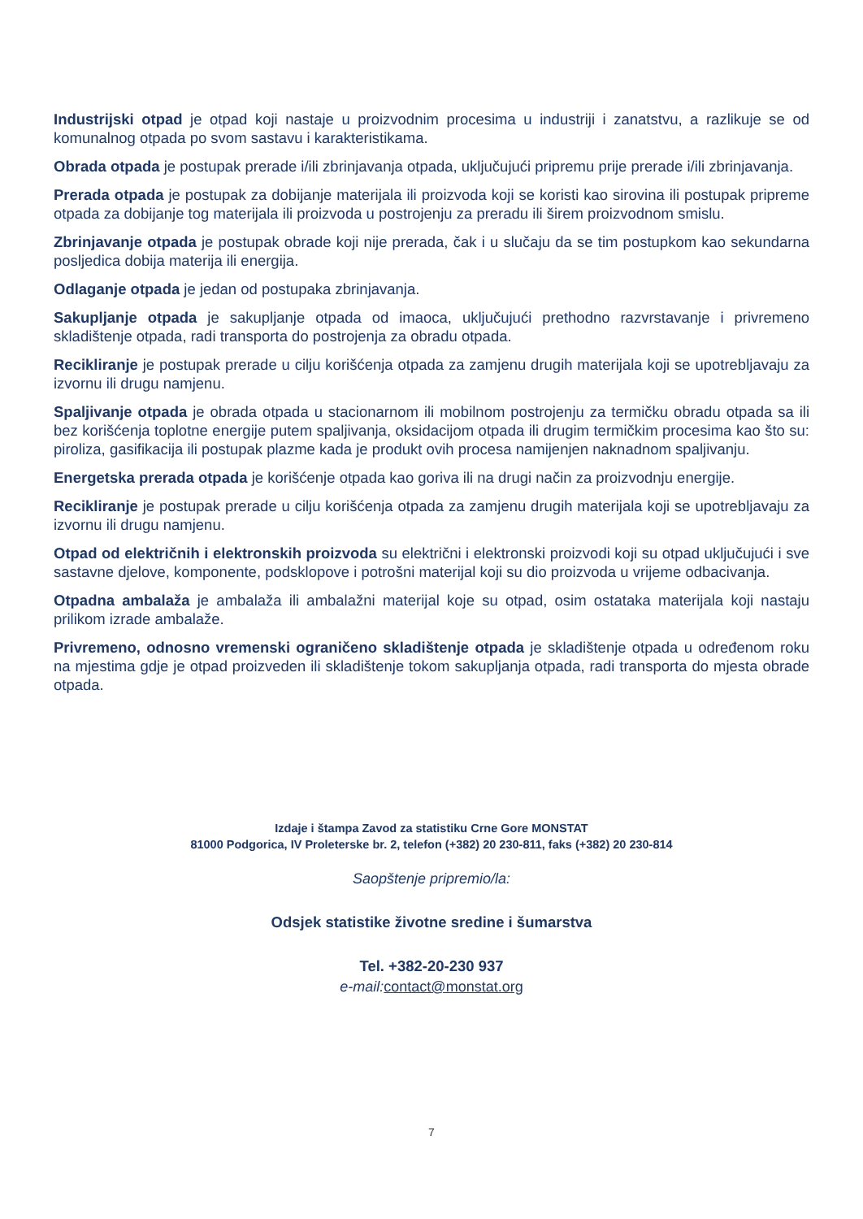Industrijski otpad je otpad koji nastaje u proizvodnim procesima u industriji i zanatstvu, a razlikuje se od komunalnog otpada po svom sastavu i karakteristikama.
Obrada otpada je postupak prerade i/ili zbrinjavanja otpada, uključujući pripremu prije prerade i/ili zbrinjavanja.
Prerada otpada je postupak za dobijanje materijala ili proizvoda koji se koristi kao sirovina ili postupak pripreme otpada za dobijanje tog materijala ili proizvoda u postrojenju za preradu ili širem proizvodnom smislu.
Zbrinjavanje otpada je postupak obrade koji nije prerada, čak i u slučaju da se tim postupkom kao sekundarna posljedica dobija materija ili energija.
Odlaganje otpada je jedan od postupaka zbrinjavanja.
Sakupljanje otpada je sakupljanje otpada od imaoca, uključujući prethodno razvrstavanje i privremeno skladištenje otpada, radi transporta do postrojenja za obradu otpada.
Recikliranje je postupak prerade u cilju korišćenja otpada za zamjenu drugih materijala koji se upotrebljavaju za izvornu ili drugu namjenu.
Spaljivanje otpada je obrada otpada u stacionarnom ili mobilnom postrojenju za termičku obradu otpada sa ili bez korišćenja toplotne energije putem spaljivanja, oksidacijom otpada ili drugim termičkim procesima kao što su: piroliza, gasifikacija ili postupak plazme kada je produkt ovih procesa namijenjen naknadnom spaljivanju.
Energetska prerada otpada je korišćenje otpada kao goriva ili na drugi način za proizvodnju energije.
Recikliranje je postupak prerade u cilju korišćenja otpada za zamjenu drugih materijala koji se upotrebljavaju za izvornu ili drugu namjenu.
Otpad od električnih i elektronskih proizvoda su električni i elektronski proizvodi koji su otpad uključujući i sve sastavne djelove, komponente, podsklopove i potrošni materijal koji su dio proizvoda u vrijeme odbacivanja.
Otpadna ambalaža je ambalaža ili ambalažni materijal koje su otpad, osim ostataka materijala koji nastaju prilikom izrade ambalaže.
Privremeno, odnosno vremenski ograničeno skladištenje otpada je skladištenje otpada u određenom roku na mjestima gdje je otpad proizveden ili skladištenje tokom sakupljanja otpada, radi transporta do mjesta obrade otpada.
Izdaje i štampa Zavod za statistiku Crne Gore MONSTAT
81000 Podgorica, IV Proleterske br. 2, telefon (+382) 20 230-811, faks (+382) 20 230-814
Saopštenje pripremio/la:
Odsjek statistike životne sredine i šumarstva
Tel. +382-20-230 937
e-mail: contact@monstat.org
7